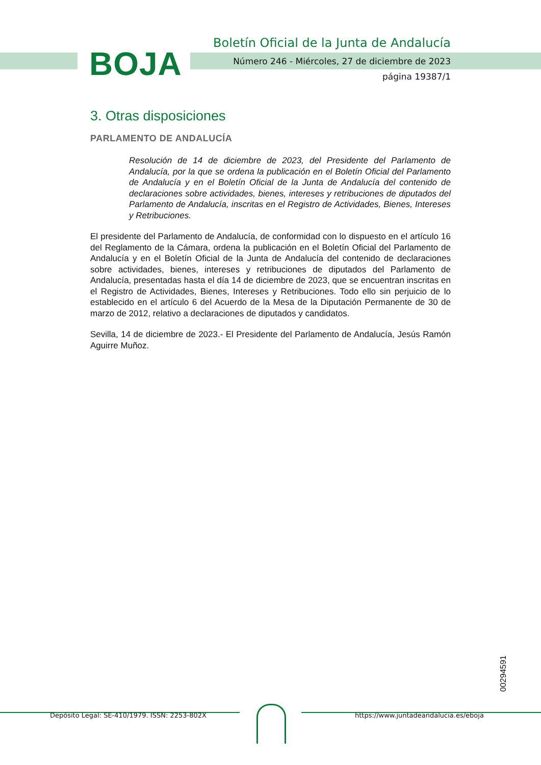BOJA
Boletín Oficial de la Junta de Andalucía
Número 246 - Miércoles, 27 de diciembre de 2023
página 19387/1
3. Otras disposiciones
PARLAMENTO DE ANDALUCÍA
Resolución de 14 de diciembre de 2023, del Presidente del Parlamento de Andalucía, por la que se ordena la publicación en el Boletín Oficial del Parlamento de Andalucía y en el Boletín Oficial de la Junta de Andalucía del contenido de declaraciones sobre actividades, bienes, intereses y retribuciones de diputados del Parlamento de Andalucía, inscritas en el Registro de Actividades, Bienes, Intereses y Retribuciones.
El presidente del Parlamento de Andalucía, de conformidad con lo dispuesto en el artículo 16 del Reglamento de la Cámara, ordena la publicación en el Boletín Oficial del Parlamento de Andalucía y en el Boletín Oficial de la Junta de Andalucía del contenido de declaraciones sobre actividades, bienes, intereses y retribuciones de diputados del Parlamento de Andalucía, presentadas hasta el día 14 de diciembre de 2023, que se encuentran inscritas en el Registro de Actividades, Bienes, Intereses y Retribuciones. Todo ello sin perjuicio de lo establecido en el artículo 6 del Acuerdo de la Mesa de la Diputación Permanente de 30 de marzo de 2012, relativo a declaraciones de diputados y candidatos.
Sevilla, 14 de diciembre de 2023.- El Presidente del Parlamento de Andalucía, Jesús Ramón Aguirre Muñoz.
00294591
Depósito Legal: SE-410/1979. ISSN: 2253-802X https://www.juntadeandalucia.es/eboja